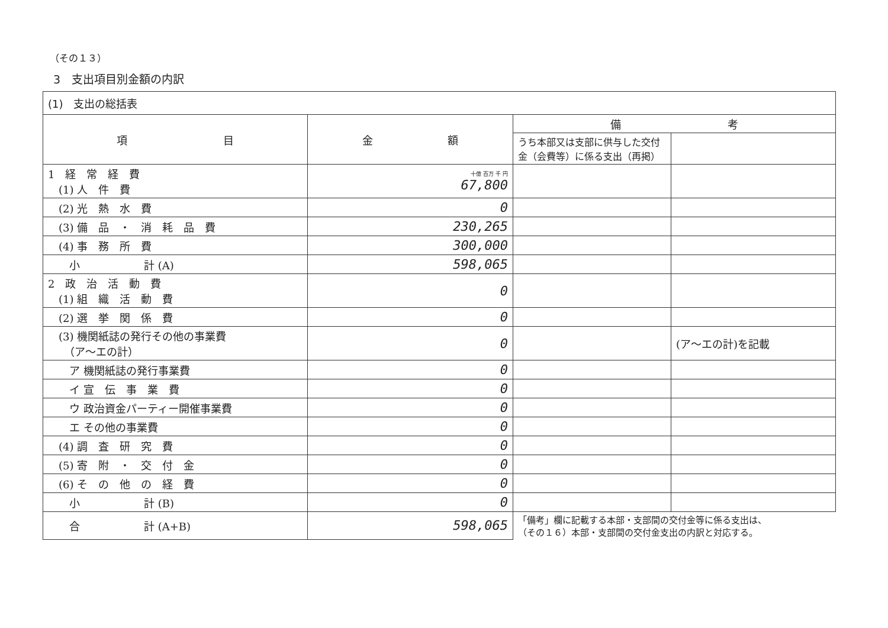（その１３）
3　支出項目別金額の内訳
| (1) 支出の総括表 | | | |
| 項 目 | 金 額 | 備 考 | |
| | | うち本部又は支部に供与した交付金（会費等）に係る支出（再掲） | |
| 1 経 常 経 費 (1) 人 件 費 | 十億 百万 千 円 67,800 | | |
| (2) 光 熱 水 費 | 0 | | |
| (3) 備 品 ・ 消 耗 品 費 | 230,265 | | |
| (4) 事 務 所 費 | 300,000 | | |
| 小 計 (A) | 598,065 | | |
| 2 政 治 活 動 費 (1) 組 織 活 動 費 | 0 | | |
| (2) 選 挙 関 係 費 | 0 | | |
| (3) 機関紙誌の発行その他の事業費 （ア～エの計） | 0 | | (ア～エの計)を記載 |
| ア 機関紙誌の発行事業費 | 0 | | |
| イ 宣 伝 事 業 費 | 0 | | |
| ウ 政治資金パーティー開催事業費 | 0 | | |
| エ その他の事業費 | 0 | | |
| (4) 調 査 研 究 費 | 0 | | |
| (5) 寄 附 ・ 交 付 金 | 0 | | |
| (6) そ の 他 の 経 費 | 0 | | |
| 小 計 (B) | 0 | | |
| 合 計 (A+B) | 598,065 | 「備考」欄に記載する本部・支部間の交付金等に係る支出は、 （その１６）本部・支部間の交付金支出の内訳と対応する。 | |